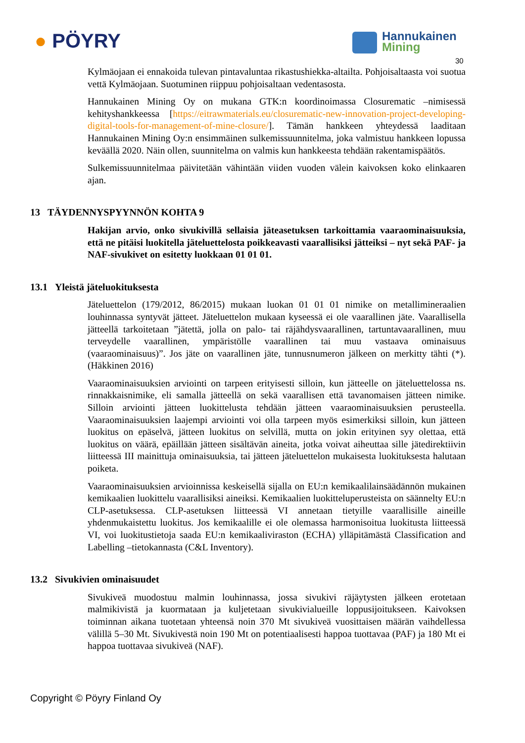● PÖYRY Hannukainen
Mining
30
Kylmäojaan ei ennakoida tulevan pintavaluntaa rikastushiekka-altailta. Pohjoisaltaasta voi suotua vettä Kylmäojaan. Suotuminen riippuu pohjoisaltaan vedentasosta.
Hannukainen Mining Oy on mukana GTK:n koordinoimassa Closurematic –nimisessä kehityshankkeessa [https://eitrawmaterials.eu/closurematic-new-innovation-project-developing-digital-tools-for-management-of-mine-closure/]. Tämän hankkeen yhteydessä laaditaan Hannukainen Mining Oy:n ensimmäinen sulkemissuunnitelma, joka valmistuu hankkeen lopussa keväällä 2020. Näin ollen, suunnitelma on valmis kun hankkeesta tehdään rakentamispäätös.
Sulkemissuunnitelmaa päivitetään vähintään viiden vuoden välein kaivoksen koko elinkaaren ajan.
13 TÄYDENNYSPYYNNÖN KOHTA 9
Hakijan arvio, onko sivukivillä sellaisia jäteasetuksen tarkoittamia vaaraominaisuuksia, että ne pitäisi luokitella jäteluettelosta poikkeavasti vaarallisiksi jätteiksi – nyt sekä PAF- ja NAF-sivukivet on esitetty luokkaan 01 01 01.
13.1 Yleistä jäteluokituksesta
Jäteluettelon (179/2012, 86/2015) mukaan luokan 01 01 01 nimike on metallimineraalien louhinnassa syntyvät jätteet. Jäteluettelon mukaan kyseessä ei ole vaarallinen jäte. Vaarallisella jätteellä tarkoitetaan ”jätettä, jolla on palo- tai räjähdysvaarallinen, tartuntavaarallinen, muu terveydelle vaarallinen, ympäristölle vaarallinen tai muu vastaava ominaisuus (vaaraominaisuus)”. Jos jäte on vaarallinen jäte, tunnusnumeron jälkeen on merkitty tähti (*). (Häkkinen 2016)
Vaaraominaisuuksien arviointi on tarpeen erityisesti silloin, kun jätteelle on jäteluettelossa ns. rinnakkaisnimike, eli samalla jätteellä on sekä vaarallisen että tavanomaisen jätteen nimike. Silloin arviointi jätteen luokittelusta tehdään jätteen vaaraominaisuuksien perusteella. Vaaraominaisuuksien laajempi arviointi voi olla tarpeen myös esimerkiksi silloin, kun jätteen luokitus on epäselvä, jätteen luokitus on selvillä, mutta on jokin erityinen syy olettaa, että luokitus on väärä, epäillään jätteen sisältävän aineita, jotka voivat aiheuttaa sille jätedirektiivin liitteessä III mainittuja ominaisuuksia, tai jätteen jäteluettelon mukaisesta luokituksesta halutaan poiketa.
Vaaraominaisuuksien arvioinnissa keskeisellä sijalla on EU:n kemikaalilainsäädännön mukainen kemikaalien luokittelu vaarallisiksi aineiksi. Kemikaalien luokitteluperusteista on säännelty EU:n CLP-asetuksessa. CLP-asetuksen liitteessä VI annetaan tietyille vaarallisille aineille yhdenmukaistettu luokitus. Jos kemikaalille ei ole olemassa harmonisoitua luokitusta liitteessä VI, voi luokitustietoja saada EU:n kemikaaliviraston (ECHA) ylläpitämästä Classification and Labelling –tietokannasta (C&L Inventory).
13.2 Sivukivien ominaisuudet
Sivukiveä muodostuu malmin louhinnassa, jossa sivukivi räjäytysten jälkeen erotetaan malmikivistä ja kuormataan ja kuljetetaan sivukivialueille loppusijoitukseen. Kaivoksen toiminnan aikana tuotetaan yhteensä noin 370 Mt sivukiveä vuosittaisen määrän vaihdellessa välillä 5–30 Mt. Sivukivestä noin 190 Mt on potentiaalisesti happoa tuottavaa (PAF) ja 180 Mt ei happoa tuottavaa sivukiveä (NAF).
Copyright © Pöyry Finland Oy